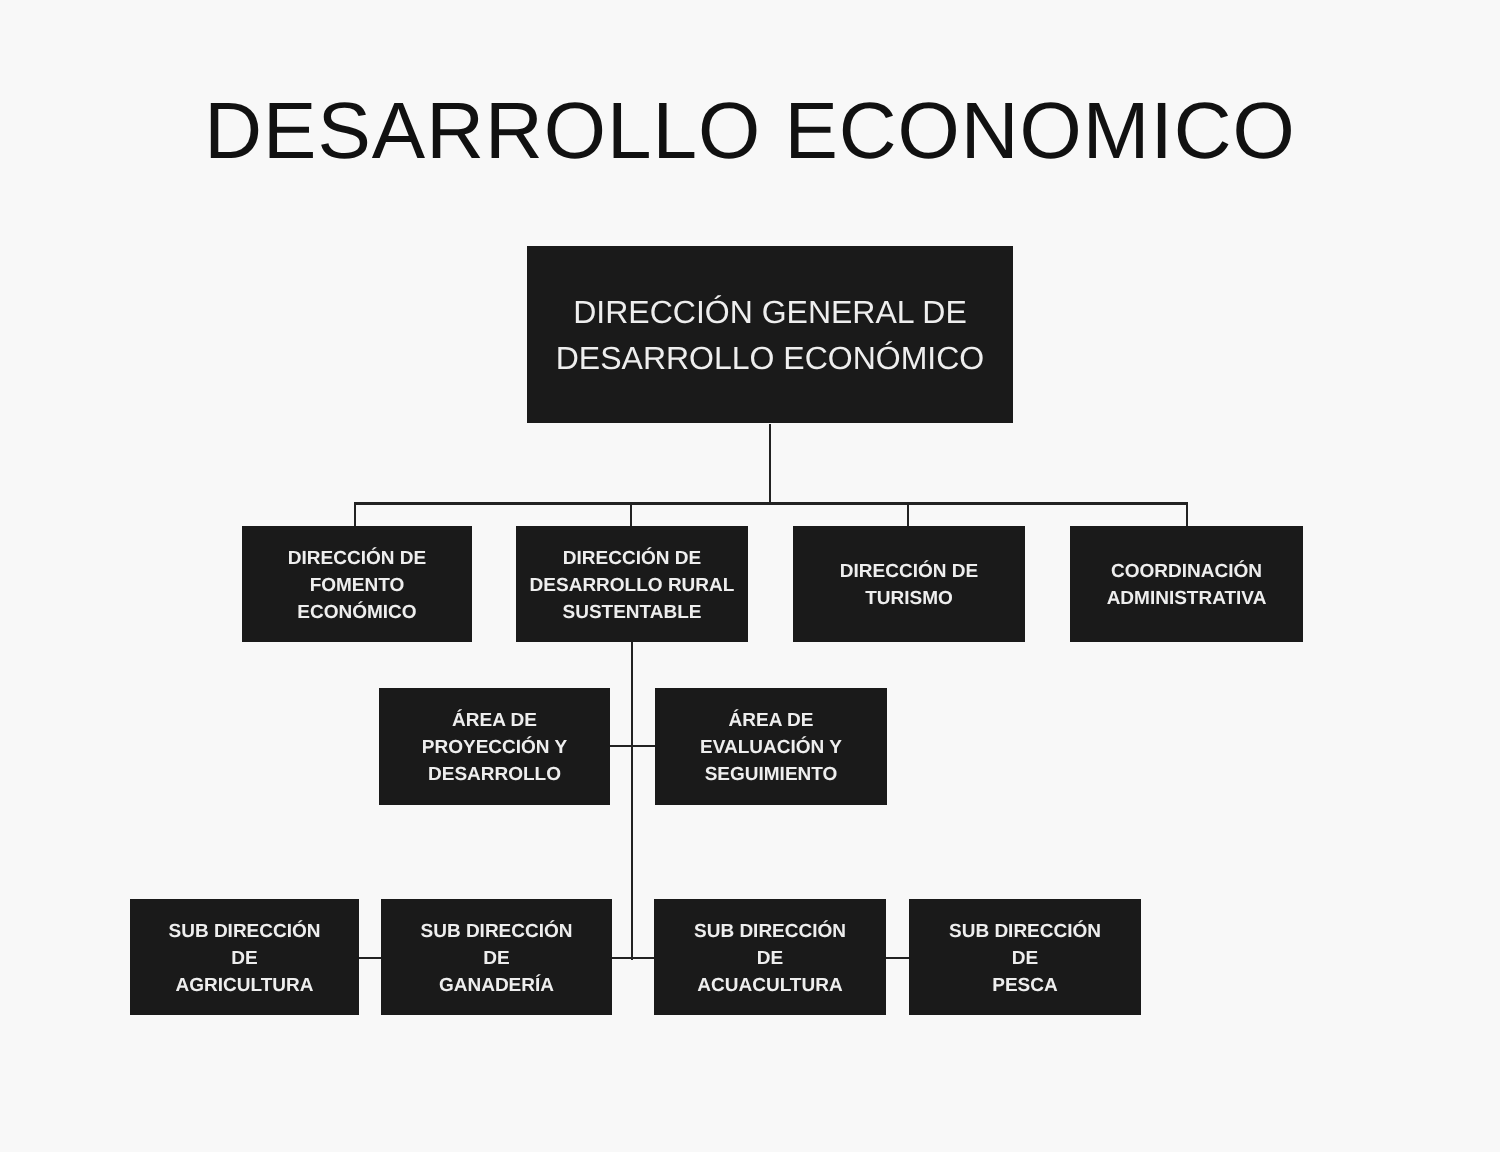DESARROLLO ECONOMICO
DIRECCIÓN GENERAL DE
DESARROLLO ECONÓMICO
DIRECCIÓN DE
FOMENTO
ECONÓMICO
DIRECCIÓN DE
DESARROLLO RURAL
SUSTENTABLE
DIRECCIÓN DE
TURISMO
COORDINACIÓN
ADMINISTRATIVA
ÁREA DE
PROYECCIÓN Y
DESARROLLO
ÁREA DE
EVALUACIÓN Y
SEGUIMIENTO
SUB DIRECCIÓN
DE
AGRICULTURA
SUB DIRECCIÓN
DE
GANADERÍA
SUB DIRECCIÓN
DE
ACUACULTURA
SUB DIRECCIÓN
DE
PESCA